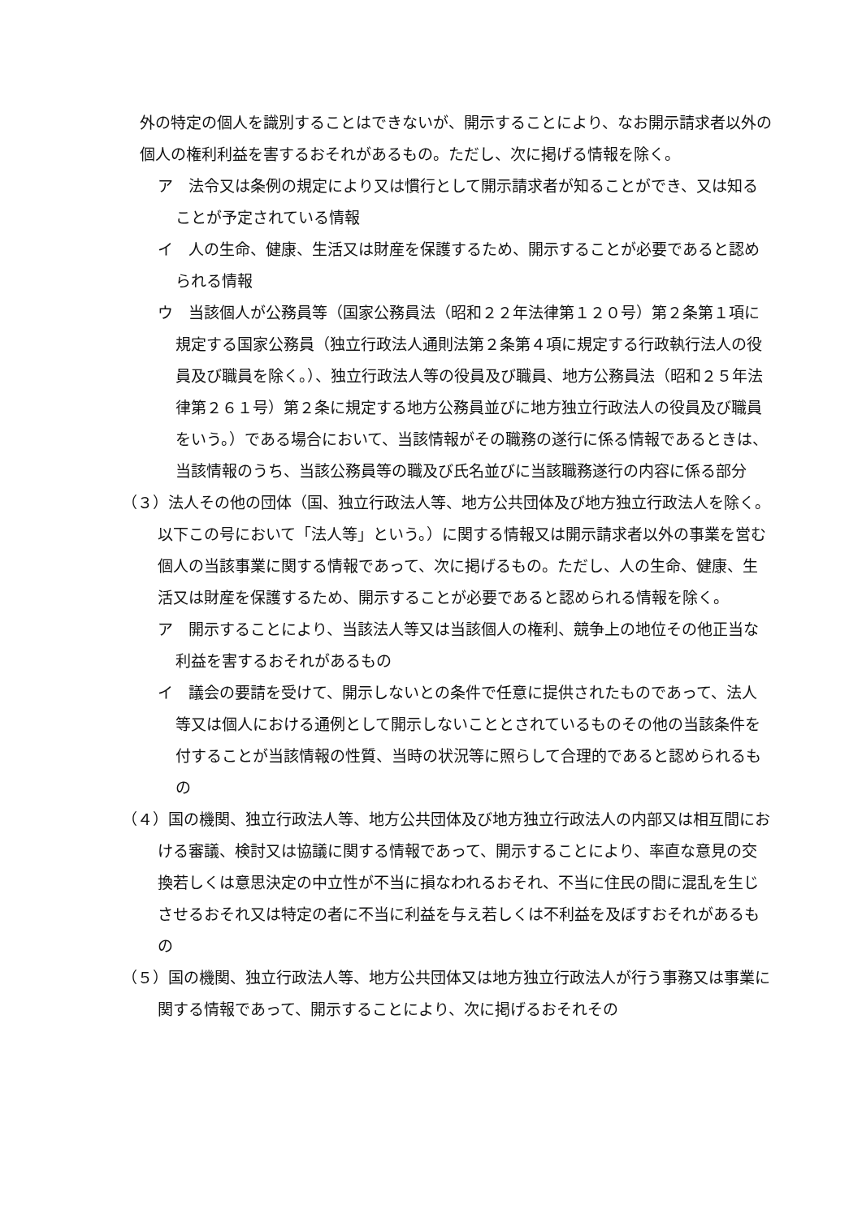外の特定の個人を識別することはできないが、開示することにより、なお開示請求者以外の個人の権利利益を害するおそれがあるもの。ただし、次に掲げる情報を除く。
ア　法令又は条例の規定により又は慣行として開示請求者が知ることができ、又は知ることが予定されている情報
イ　人の生命、健康、生活又は財産を保護するため、開示することが必要であると認められる情報
ウ　当該個人が公務員等（国家公務員法（昭和２２年法律第１２０号）第２条第１項に規定する国家公務員（独立行政法人通則法第２条第４項に規定する行政執行法人の役員及び職員を除く。）、独立行政法人等の役員及び職員、地方公務員法（昭和２５年法律第２６１号）第２条に規定する地方公務員並びに地方独立行政法人の役員及び職員をいう。）である場合において、当該情報がその職務の遂行に係る情報であるときは、当該情報のうち、当該公務員等の職及び氏名並びに当該職務遂行の内容に係る部分
（３）法人その他の団体（国、独立行政法人等、地方公共団体及び地方独立行政法人を除く。以下この号において「法人等」という。）に関する情報又は開示請求者以外の事業を営む個人の当該事業に関する情報であって、次に掲げるもの。ただし、人の生命、健康、生活又は財産を保護するため、開示することが必要であると認められる情報を除く。
ア　開示することにより、当該法人等又は当該個人の権利、競争上の地位その他正当な利益を害するおそれがあるもの
イ　議会の要請を受けて、開示しないとの条件で任意に提供されたものであって、法人等又は個人における通例として開示しないこととされているものその他の当該条件を付することが当該情報の性質、当時の状況等に照らして合理的であると認められるもの
（４）国の機関、独立行政法人等、地方公共団体及び地方独立行政法人の内部又は相互間における審議、検討又は協議に関する情報であって、開示することにより、率直な意見の交換若しくは意思決定の中立性が不当に損なわれるおそれ、不当に住民の間に混乱を生じさせるおそれ又は特定の者に不当に利益を与え若しくは不利益を及ぼすおそれがあるもの
（５）国の機関、独立行政法人等、地方公共団体又は地方独立行政法人が行う事務又は事業に関する情報であって、開示することにより、次に掲げるおそれその